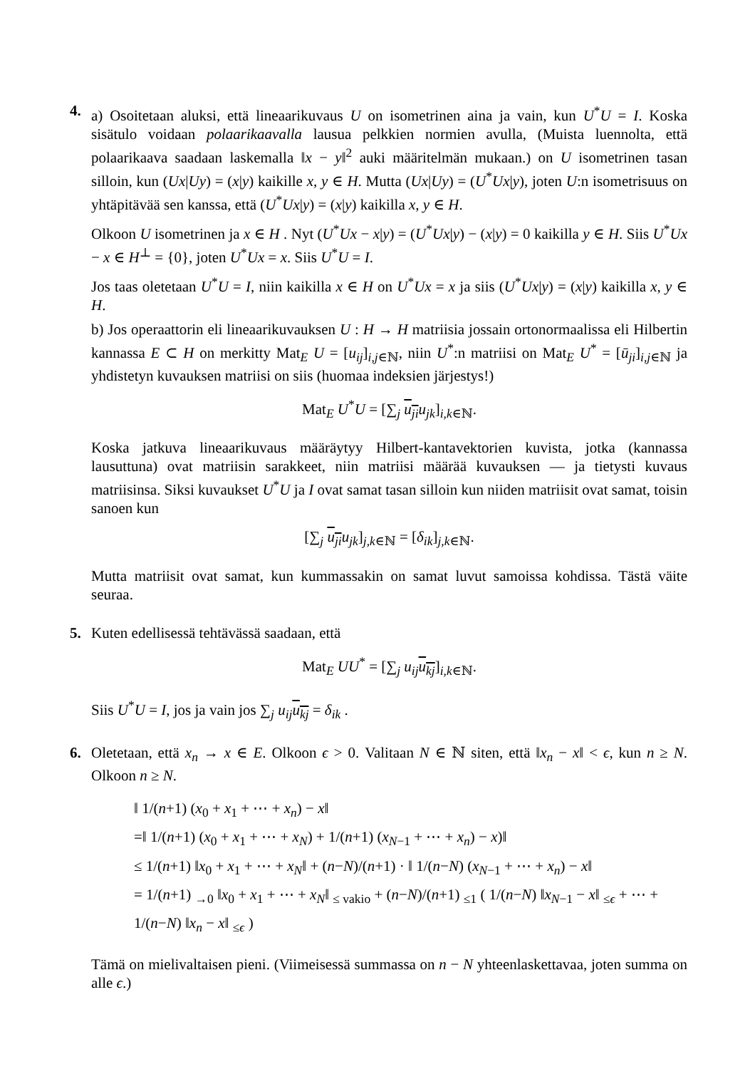4. a) Osoitetaan aluksi, että lineaarikuvaus U on isometrinen aina ja vain, kun U<sup>*</sup>U = I. Koska sisätulo voidaan polaarikaavalla lausua pelkkien normien avulla, (Muista luennolta, että polaarikaava saadaan laskemalla ‖x − y‖<sup>2</sup> auki määritelmän mukaan.) on U isometrinen tasan silloin, kun (Ux|Uy) = (x|y) kaikille x, y ∈ H. Mutta (Ux|Uy) = (U<sup>*</sup>Ux|y), joten U:n isometrisuus on yhtäpitävää sen kanssa, että (U<sup>*</sup>Ux|y) = (x|y) kaikilla x, y ∈ H.
Olkoon U isometrinen ja x ∈ H . Nyt (U<sup>*</sup>Ux − x|y) = (U<sup>*</sup>Ux|y) − (x|y) = 0 kaikilla y ∈ H. Siis U<sup>*</sup>Ux − x ∈ H<sup>⊥</sup> = {0}, joten U<sup>*</sup>Ux = x. Siis U<sup>*</sup>U = I.
Jos taas oletetaan U<sup>*</sup>U = I, niin kaikilla x ∈ H on U<sup>*</sup>Ux = x ja siis (U<sup>*</sup>Ux|y) = (x|y) kaikilla x, y ∈ H.
b) Jos operaattorin eli lineaarikuvauksen U : H → H matriisia jossain ortonormaalissa eli Hilbertin kannassa E ⊂ H on merkitty Mat<sub>E</sub> U = [u<sub>ij</sub>]<sub>i,j∈ℕ</sub>, niin U<sup>*</sup>:n matriisi on Mat<sub>E</sub> U<sup>*</sup> = [ū<sub>ji</sub>]<sub>i,j∈ℕ</sub> ja yhdistetyn kuvauksen matriisi on siis (huomaa indeksien järjestys!)
Mat<sub>E</sub> U<sup>*</sup>U = [∑<sub>j</sub> u<sub>ji</sub> u<sub>jk</sub>]<sub>i,k∈ℕ</sub>.
Koska jatkuva lineaarikuvaus määräytyy Hilbert-kantavektorien kuvista, jotka (kannassa lausuttuna) ovat matriisin sarakkeet, niin matriisi määrää kuvauksen — ja tietysti kuvaus matriisinsa. Siksi kuvaukset U<sup>*</sup>U ja I ovat samat tasan silloin kun niiden matriisit ovat samat, toisin sanoen kun
[∑<sub>j</sub> u<sub>ji</sub> u<sub>jk</sub>]<sub>j,k∈ℕ</sub> = [δ<sub>ik</sub>]<sub>j,k∈ℕ</sub>.
Mutta matriisit ovat samat, kun kummassakin on samat luvut samoissa kohdissa. Tästä väite seuraa.
5. Kuten edellisessä tehtävässä saadaan, että
Mat<sub>E</sub> UU<sup>*</sup> = [∑<sub>j</sub> u<sub>ij</sub> u<sub>kj</sub>]<sub>i,k∈ℕ</sub>.
Siis U<sup>*</sup>U = I, jos ja vain jos ∑<sub>j</sub> u<sub>ij</sub> u<sub>kj</sub> = δ<sub>ik</sub> .
6. Oletetaan, että x<sub>n</sub> → x ∈ E. Olkoon ϵ > 0. Valitaan N ∈ ℕ siten, että ‖x<sub>n</sub> − x‖ < ϵ, kun n ≥ N. Olkoon n ≥ N.
‖ 1/(n+1) (x<sub>0</sub> + x<sub>1</sub> + ⋯ + x<sub>n</sub>) − x‖
=‖ 1/(n+1) (x<sub>0</sub> + x<sub>1</sub> + ⋯ + x<sub>N</sub>) + 1/(n+1) (x<sub>N−1</sub> + ⋯ + x<sub>n</sub>) − x)‖
≤ 1/(n+1) ‖x<sub>0</sub> + x<sub>1</sub> + ⋯ + x<sub>N</sub>‖ + (n−N)/(n+1) · ‖ 1/(n−N) (x<sub>N−1</sub> + ⋯ + x<sub>n</sub>) − x‖
= 1/(n+1) <sub>→0</sub> ‖x<sub>0</sub> + x<sub>1</sub> + ⋯ + x<sub>N</sub>‖ <sub>≤ vakio</sub> + (n−N)/(n+1) <sub>≤1</sub> ( 1/(n−N) ‖x<sub>N−1</sub> − x‖ <sub>≤ϵ</sub> + ⋯ + 1/(n−N) ‖x<sub>n</sub> − x‖ <sub>≤ϵ</sub> )
Tämä on mielivaltaisen pieni. (Viimeisessä summassa on n − N yhteenlaskettavaa, joten summa on alle ϵ.)